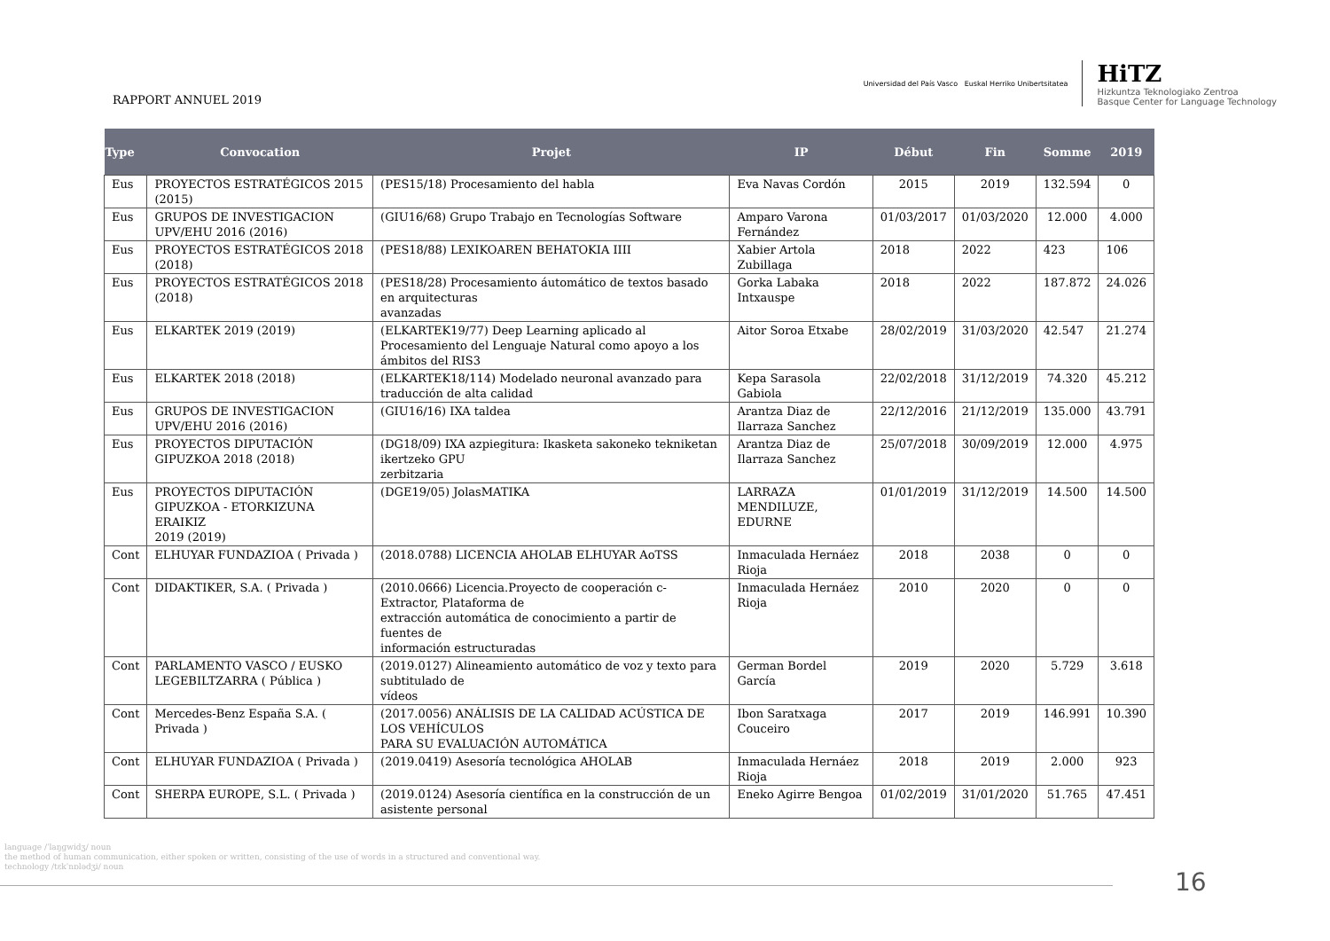RAPPORT ANNUEL 2019
Universidad del País Vasco Euskal Herriko Unibertsitatea
HiTZ
Hizkuntza Teknologiako Zentroa
Basque Center for Language Technology
| Type | Convocation | Projet | IP | Début | Fin | Somme | 2019 |
| --- | --- | --- | --- | --- | --- | --- | --- |
| Eus | PROYECTOS ESTRATÉGICOS 2015 (2015) | (PES15/18) Procesamiento del habla | Eva Navas Cordón | 2015 | 2019 | 132.594 | 0 |
| Eus | GRUPOS DE INVESTIGACION UPV/EHU 2016 (2016) | (GIU16/68) Grupo Trabajo en Tecnologías Software | Amparo Varona Fernández | 01/03/2017 | 01/03/2020 | 12.000 | 4.000 |
| Eus | PROYECTOS ESTRATÉGICOS 2018 (2018) | (PES18/88) LEXIKOAREN BEHATOKIA IIII | Xabier Artola Zubillaga | 2018 | 2022 | 423 | 106 |
| Eus | PROYECTOS ESTRATÉGICOS 2018 (2018) | (PES18/28) Procesamiento áutomático de textos basado en arquitecturas avanzadas | Gorka Labaka Intxauspe | 2018 | 2022 | 187.872 | 24.026 |
| Eus | ELKARTEK 2019 (2019) | (ELKARTEK19/77) Deep Learning aplicado al Procesamiento del Lenguaje Natural como apoyo a los ámbitos del RIS3 | Aitor Soroa Etxabe | 28/02/2019 | 31/03/2020 | 42.547 | 21.274 |
| Eus | ELKARTEK 2018 (2018) | (ELKARTEK18/114) Modelado neuronal avanzado para traducción de alta calidad | Kepa Sarasola Gabiola | 22/02/2018 | 31/12/2019 | 74.320 | 45.212 |
| Eus | GRUPOS DE INVESTIGACION UPV/EHU 2016 (2016) | (GIU16/16) IXA taldea | Arantza Diaz de Ilarraza Sanchez | 22/12/2016 | 21/12/2019 | 135.000 | 43.791 |
| Eus | PROYECTOS DIPUTACIÓN GIPUZKOA 2018 (2018) | (DG18/09) IXA azpiegitura: Ikasketa sakoneko tekniketan ikertzeko GPU zerbitzaria | Arantza Diaz de Ilarraza Sanchez | 25/07/2018 | 30/09/2019 | 12.000 | 4.975 |
| Eus | PROYECTOS DIPUTACIÓN GIPUZKOA - ETORKIZUNA ERAIKIZ 2019 (2019) | (DGE19/05) JolasMATIKA | LARRAZA MENDILUZE, EDURNE | 01/01/2019 | 31/12/2019 | 14.500 | 14.500 |
| Cont | ELHUYAR FUNDAZIOA ( Privada ) | (2018.0788) LICENCIA AHOLAB ELHUYAR AoTSS | Inmaculada Hernáez Rioja | 2018 | 2038 | 0 | 0 |
| Cont | DIDAKTIKER, S.A. ( Privada ) | (2010.0666) Licencia.Proyecto de cooperación c-Extractor, Plataforma de extracción automática de conocimiento a partir de fuentes de información estructuradas | Inmaculada Hernáez Rioja | 2010 | 2020 | 0 | 0 |
| Cont | PARLAMENTO VASCO / EUSKO LEGEBILTZARRA ( Pública ) | (2019.0127) Alineamiento automático de voz y texto para subtitulado de vídeos | German Bordel García | 2019 | 2020 | 5.729 | 3.618 |
| Cont | Mercedes-Benz España S.A. ( Privada ) | (2017.0056) ANÁLISIS DE LA CALIDAD ACÚSTICA DE LOS VEHÍCULOS PARA SU EVALUACIÓN AUTOMÁTICA | Ibon Saratxaga Couceiro | 2017 | 2019 | 146.991 | 10.390 |
| Cont | ELHUYAR FUNDAZIOA ( Privada ) | (2019.0419) Asesoría tecnológica AHOLAB | Inmaculada Hernáez Rioja | 2018 | 2019 | 2.000 | 923 |
| Cont | SHERPA EUROPE, S.L. ( Privada ) | (2019.0124) Asesoría científica en la construcción de un asistente personal | Eneko Agirre Bengoa | 01/02/2019 | 31/01/2020 | 51.765 | 47.451 |
language /ˈlaŋɡwidʒ/ noun
the method of human communication, either spoken or written, consisting of the use of words in a structured and conventional way.
technology /tɛkˈnɒlədʒi/ noun
16